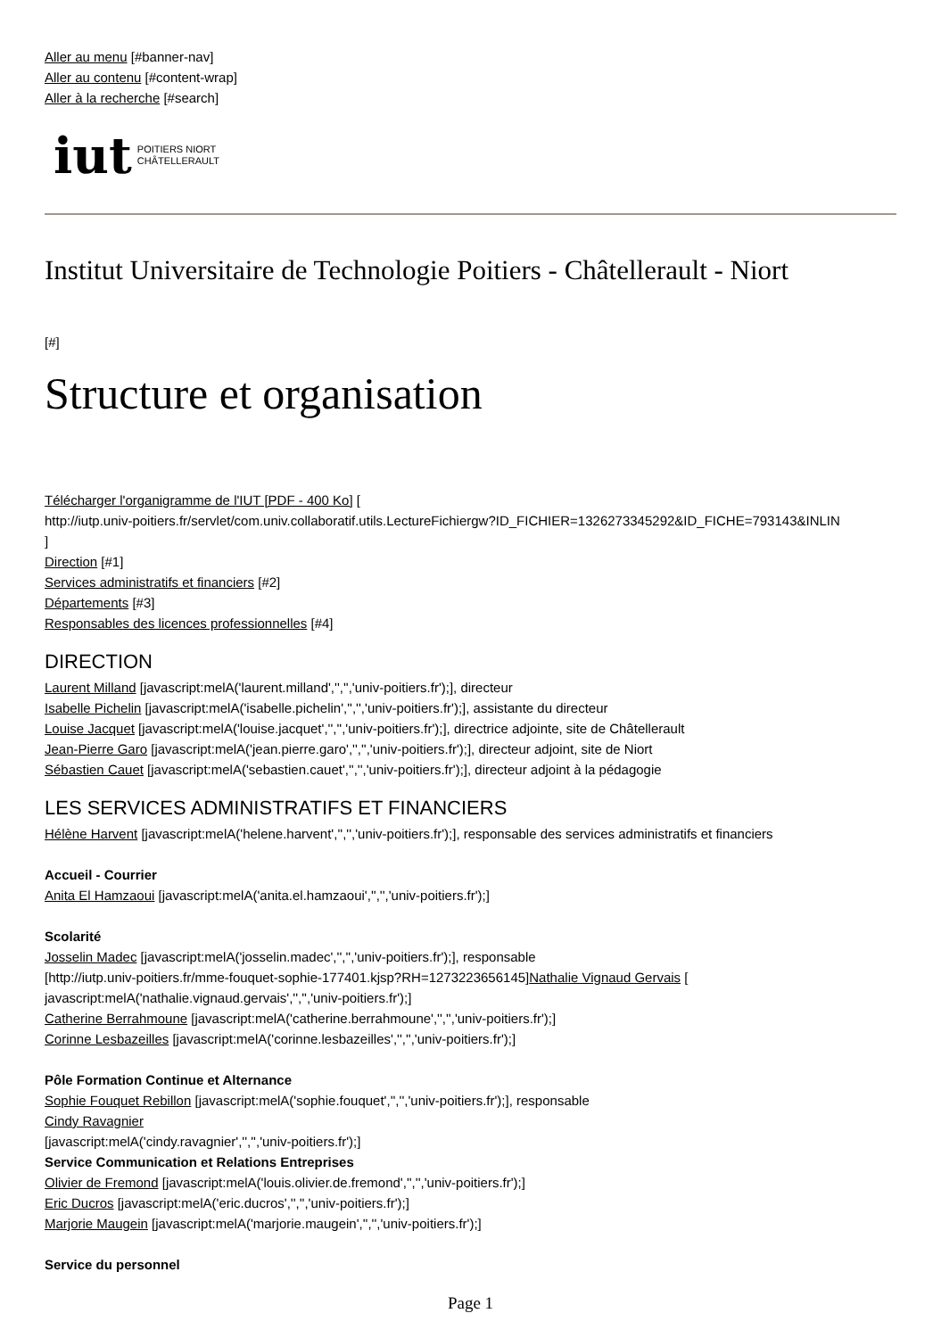Aller au menu [#banner-nav]
Aller au contenu [#content-wrap]
Aller à la recherche [#search]
iut POITIERS NIORT
CHÂTELLERAULT
Institut Universitaire de Technologie Poitiers - Châtellerault - Niort
[#]
Structure et organisation
Télécharger l'organigramme de l'IUT [PDF - 400 Ko] [
http://iutp.univ-poitiers.fr/servlet/com.univ.collaboratif.utils.LectureFichiergw?ID_FICHIER=1326273345292&ID_FICHE=793143&INLIN
]
Direction [#1]
Services administratifs et financiers [#2]
Départements [#3]
Responsables des licences professionnelles [#4]
DIRECTION
Laurent Milland [javascript:melA('laurent.milland','','','univ-poitiers.fr');], directeur
Isabelle Pichelin [javascript:melA('isabelle.pichelin','','','univ-poitiers.fr');], assistante du directeur
Louise Jacquet [javascript:melA('louise.jacquet','','','univ-poitiers.fr');], directrice adjointe, site de Châtellerault
Jean-Pierre Garo [javascript:melA('jean.pierre.garo','','','univ-poitiers.fr');], directeur adjoint, site de Niort
Sébastien Cauet [javascript:melA('sebastien.cauet','','','univ-poitiers.fr');], directeur adjoint à la pédagogie
LES SERVICES ADMINISTRATIFS ET FINANCIERS
Hélène Harvent [javascript:melA('helene.harvent','','','univ-poitiers.fr');], responsable des services administratifs et financiers
Accueil - Courrier
Anita El Hamzaoui [javascript:melA('anita.el.hamzaoui','','','univ-poitiers.fr');]
Scolarité
Josselin Madec [javascript:melA('josselin.madec','','','univ-poitiers.fr');], responsable
[http://iutp.univ-poitiers.fr/mme-fouquet-sophie-177401.kjsp?RH=1273223656145]Nathalie Vignaud Gervais [
javascript:melA('nathalie.vignaud.gervais','','','univ-poitiers.fr');]
Catherine Berrahmoune [javascript:melA('catherine.berrahmoune','','','univ-poitiers.fr');]
Corinne Lesbazeilles [javascript:melA('corinne.lesbazeilles','','','univ-poitiers.fr');]
Pôle Formation Continue et Alternance
Sophie Fouquet Rebillon [javascript:melA('sophie.fouquet','','','univ-poitiers.fr');], responsable
Cindy Ravagnier
[javascript:melA('cindy.ravagnier','','','univ-poitiers.fr');]
Service Communication et Relations Entreprises
Olivier de Fremond [javascript:melA('louis.olivier.de.fremond','','','univ-poitiers.fr');]
Eric Ducros [javascript:melA('eric.ducros','','','univ-poitiers.fr');]
Marjorie Maugein [javascript:melA('marjorie.maugein','','','univ-poitiers.fr');]
Service du personnel
Page 1